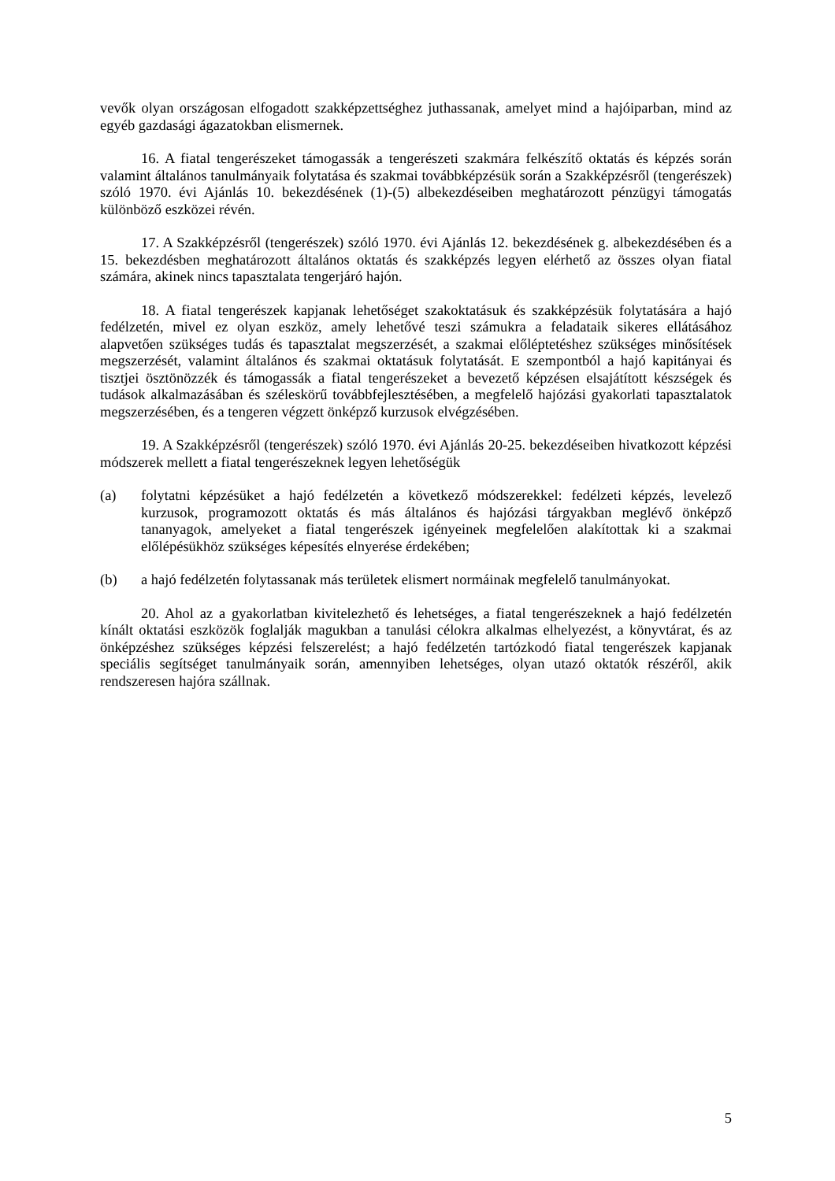vevők olyan országosan elfogadott szakképzettséghez juthassanak, amelyet mind a hajóiparban, mind az egyéb gazdasági ágazatokban elismernek.
16. A fiatal tengerészeket támogassák a tengerészeti szakmára felkészítő oktatás és képzés során valamint általános tanulmányaik folytatása és szakmai továbbképzésük során a Szakképzésről (tengerészek) szóló 1970. évi Ajánlás 10. bekezdésének (1)-(5) albekezdéseiben meghatározott pénzügyi támogatás különböző eszközei révén.
17. A Szakképzésről (tengerészek) szóló 1970. évi Ajánlás 12. bekezdésének g. albekezdésében és a 15. bekezdésben meghatározott általános oktatás és szakképzés legyen elérhető az összes olyan fiatal számára, akinek nincs tapasztalata tengerjáró hajón.
18. A fiatal tengerészek kapjanak lehetőséget szakoktatásuk és szakképzésük folytatására a hajó fedélzetén, mivel ez olyan eszköz, amely lehetővé teszi számukra a feladataik sikeres ellátásához alapvetően szükséges tudás és tapasztalat megszerzését, a szakmai előléptetéshez szükséges minősítések megszerzését, valamint általános és szakmai oktatásuk folytatását. E szempontból a hajó kapitányai és tisztjei ösztönözzék és támogassák a fiatal tengerészeket a bevezető képzésen elsajátított készségek és tudások alkalmazásában és széleskörű továbbfejlesztésében, a megfelelő hajózási gyakorlati tapasztalatok megszerzésében, és a tengeren végzett önképző kurzusok elvégzésében.
19. A Szakképzésről (tengerészek) szóló 1970. évi Ajánlás 20-25. bekezdéseiben hivatkozott képzési módszerek mellett a fiatal tengerészeknek legyen lehetőségük
(a) folytatni képzésüket a hajó fedélzetén a következő módszerekkel: fedélzeti képzés, levelező kurzusok, programozott oktatás és más általános és hajózási tárgyakban meglévő önképző tananyagok, amelyeket a fiatal tengerészek igényeinek megfelelően alakítottak ki a szakmai előlépésükhöz szükséges képesítés elnyerése érdekében;
(b) a hajó fedélzetén folytassanak más területek elismert normáinak megfelelő tanulmányokat.
20. Ahol az a gyakorlatban kivitelezhető és lehetséges, a fiatal tengerészeknek a hajó fedélzetén kínált oktatási eszközök foglalják magukban a tanulási célokra alkalmas elhelyezést, a könyvtárat, és az önképzéshez szükséges képzési felszerelést; a hajó fedélzetén tartózkodó fiatal tengerészek kapjanak speciális segítséget tanulmányaik során, amennyiben lehetséges, olyan utazó oktatók részéről, akik rendszeresen hajóra szállnak.
5